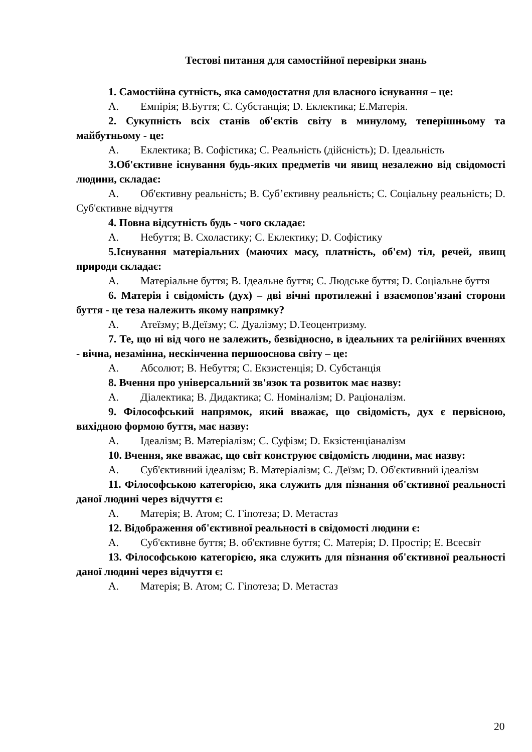Тестові питання для самостійної перевірки знань
1. Самостійна сутність, яка самодостатня для власного існування – це:
А. Емпірія; В.Буття; С. Субстанція; D. Еклектика; Е.Матерія.
2. Сукупність всіх станів об'єктів світу в минулому, теперішньому та майбутньому - це:
А. Еклектика; В. Софістика; С. Реальність (дійсність); D. Ідеальність
3.Об'єктивне існування будь-яких предметів чи явищ незалежно від свідомості людини, складає:
А. Об'єктивну реальність; В. Суб’єктивну реальність; С. Соціальну реальність; D. Суб'єктивне відчуття
4. Повна відсутність будь - чого складає:
А. Небуття; В. Схоластику; С. Еклектику; D. Софістику
5.Існування матеріальних (маючих масу, платність, об'єм) тіл, речей, явищ природи складає:
А. Матеріальне буття; В. Ідеальне буття; С. Людське буття; D. Соціальне буття
6. Матерія і свідомість (дух) – дві вічні протилежні і взаємопов'язані сторони буття - це теза належить якому напрямку?
А. Атеїзму; В.Деїзму; С. Дуалізму; D.Теоцентризму.
7. Те, що ні від чого не залежить, безвідносно, в ідеальних та релігійних вченнях - вічна, незамінна, нескінченна першооснова світу – це:
А. Абсолют; В. Небуття; С. Екзистенція; D. Субстанція
8. Вчення про універсальний зв'язок та розвиток має назву:
А. Діалектика; В. Дидактика; С. Номіналізм; D. Раціоналізм.
9. Філософський напрямок, який вважає, що свідомість, дух є первісною, вихідною формою буття, має назву:
А. Ідеалізм; В. Матеріалізм; С. Суфізм; D. Екзістенціаналізм
10. Вчення, яке вважає, що світ конструює свідомість людини, має назву:
А. Суб'єктивний ідеалізм; В. Матеріалізм; С. Деїзм; D. Об'єктивний ідеалізм
11. Філософською категорією, яка служить для пізнання об'єктивної реальності даної людині через відчуття є:
А. Матерія; В. Атом; С. Гіпотеза; D. Метастаз
12. Відображення об'єктивної реальності в свідомості людини є:
А. Суб'єктивне буття; В. об'єктивне буття; С. Матерія; D. Простір; Е. Всесвіт
13. Філософською категорією, яка служить для пізнання об'єктивної реальності даної людині через відчуття є:
А. Матерія; В. Атом; С. Гіпотеза; D. Метастаз
20